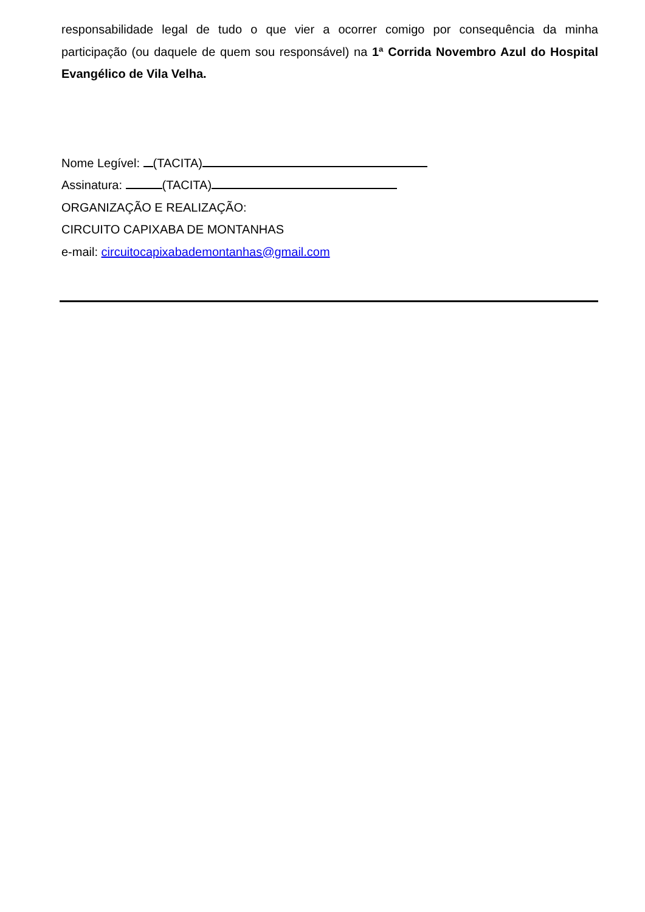responsabilidade legal de tudo o que vier a ocorrer comigo por consequência da minha participação (ou daquele de quem sou responsável) na 1ª Corrida Novembro Azul do Hospital Evangélico de Vila Velha.
Nome Legível: (TACITA)
Assinatura: (TACITA)
ORGANIZAÇÃO E REALIZAÇÃO:
CIRCUITO CAPIXABA DE MONTANHAS
e-mail: circuitocapixabademontanhas@gmail.com